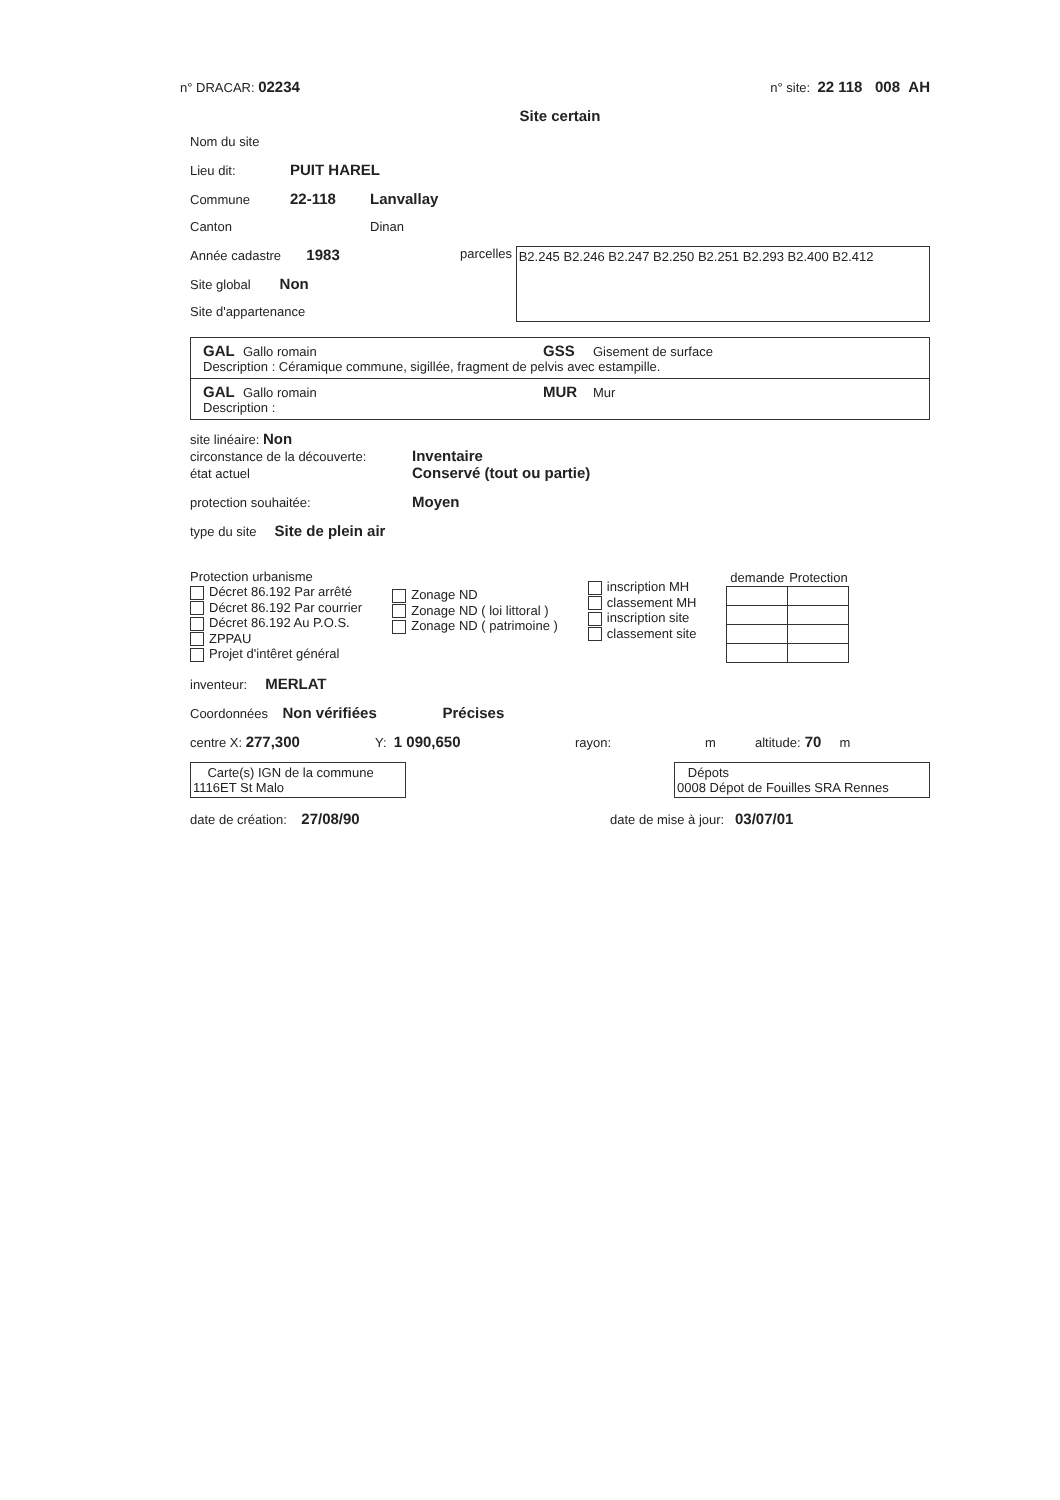n° DRACAR: 02234 n° site: 22 118 008 AH
Site certain
Nom du site
Lieu dit: PUIT HAREL
Commune 22-118 Lanvallay
Canton Dinan
Année cadastre 1983
Site global Non
Site d'appartenance
parcelles
B2.245 B2.246 B2.247 B2.250 B2.251 B2.293 B2.400 B2.412
GAL Gallo romain GSS Gisement de surface
Description : Céramique commune, sigillée, fragment de pelvis avec estampille.
GAL Gallo romain MUR Mur
Description :
site linéaire: Non
circonstance de la découverte: Inventaire
état actuel Conservé (tout ou partie)
protection souhaitée: Moyen
type du site Site de plein air
Protection urbanisme
Décret 86.192 Par arrêté
Décret 86.192 Par courrier
Décret 86.192 Au P.O.S.
ZPPAU
Projet d'intêret général
Zonage ND
Zonage ND ( loi littoral )
Zonage ND ( patrimoine )
inscription MH
classement MH
inscription site
classement site
| demande | Protection |
| --- | --- |
inventeur: MERLAT
Coordonnées Non vérifiées Précises
centre X: 277,300 Y: 1 090,650 rayon: m altitude: 70 m
Carte(s) IGN de la commune
1116ET St Malo
Dépots
0008 Dépot de Fouilles SRA Rennes
date de création: 27/08/90 date de mise à jour: 03/07/01